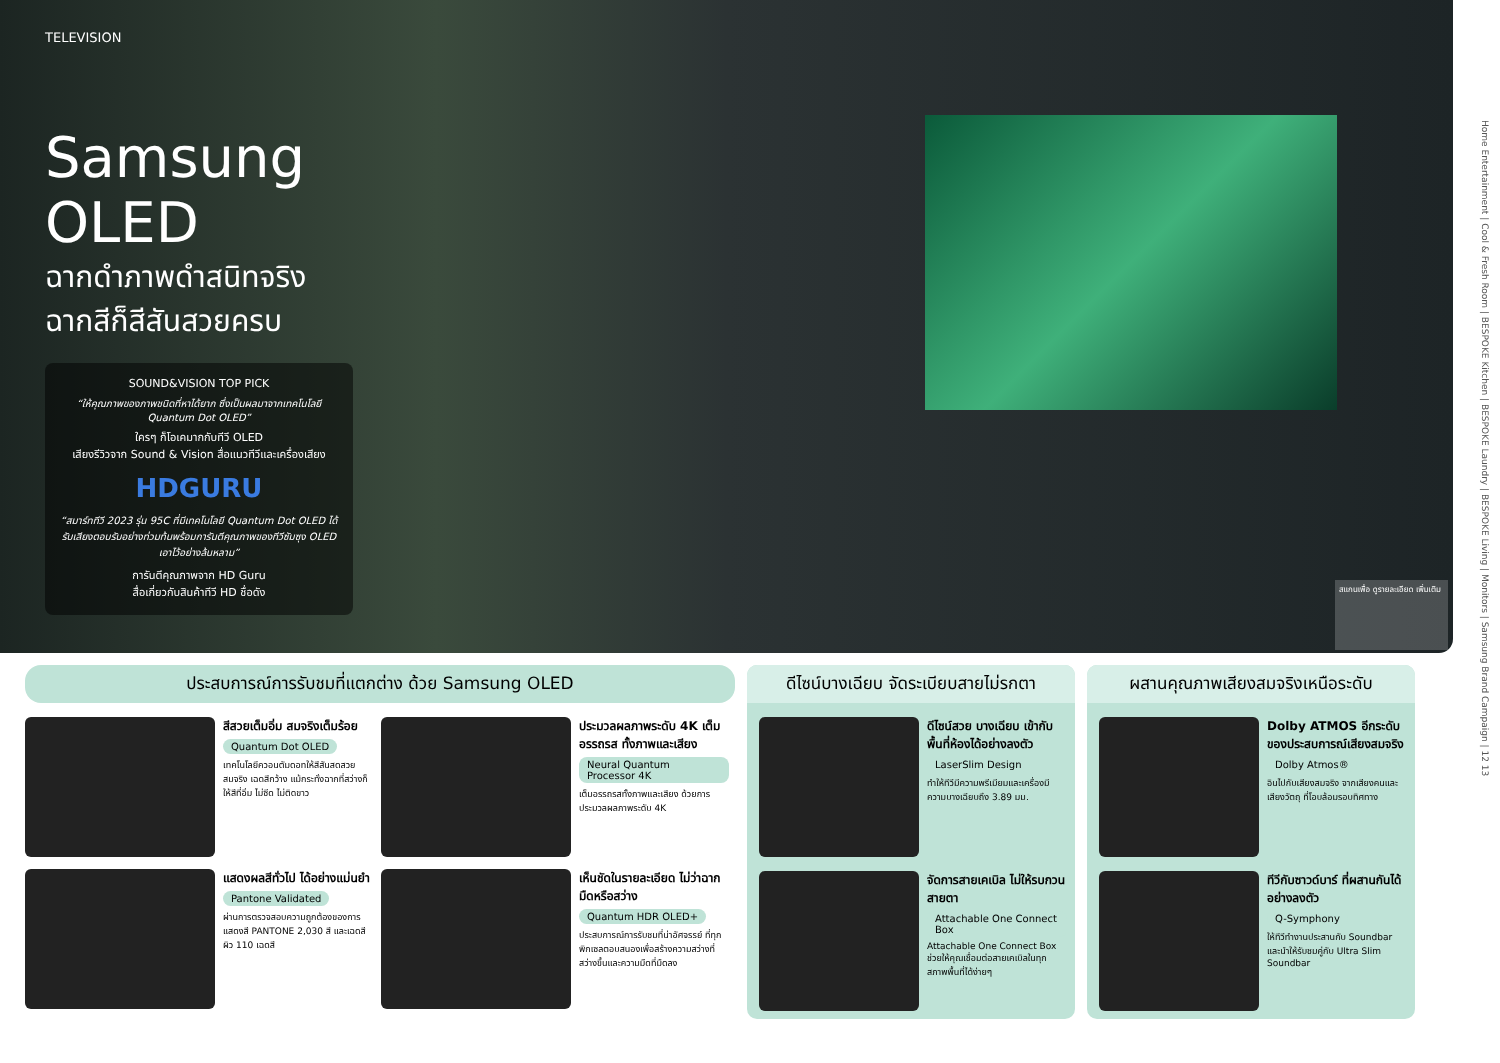TELEVISION
Samsung OLED
ฉากดำภาพดำสนิทจริง
ฉากสีก็สีสันสวยครบ
SOUND&VISION TOP PICK
“ให้คุณภาพของภาพชนิดที่หาได้ยาก ซึ่งเป็นผลมาจากเทคโนโลยี Quantum Dot OLED”
ใครๆ ก็โอเคมากกับทีวี OLED
เสียงรีวิวจาก Sound & Vision สื่อแนวทีวีและเครื่องเสียง
HDGURU
“สมาร์ททีวี 2023 รุ่น 95C ที่มีเทคโนโลยี Quantum Dot OLED ได้รับเสียงตอบรับอย่างท่วมท้นพร้อมการันตีคุณภาพของทีวีซัมซุง OLED เอาไว้อย่างล้นหลาม”
การันตีคุณภาพจาก HD Guru
สื่อเกี่ยวกับสินค้าทีวี HD ชื่อดัง
สแกนเพื่อ ดูรายละเอียด เพิ่มเติม
Home Entertainment | Cool & Fresh Room | BESPOKE Kitchen | BESPOKE Laundry | BESPOKE Living | Monitors | Samsung Brand Campaign | 12 13
ประสบการณ์การรับชมที่แตกต่าง ด้วย Samsung OLED
สีสวยเต็มอิ่ม สมจริงเต็มร้อย
Quantum Dot OLED
เทคโนโลยีควอนตัมดอทให้สีสันสดสวยสมจริง เฉดสีกว้าง แม้กระทั่งฉากที่สว่างก็ให้สีที่อิ่ม ไม่ซีด ไม่ติดขาว
ประมวลผลภาพระดับ 4K เต็มอรรถรส ทั้งภาพและเสียง
Neural Quantum Processor 4K
เต็มอรรถรสทั้งภาพและเสียง ด้วยการประมวลผลภาพระดับ 4K
แสดงผลสีทั่วไป ได้อย่างแม่นยำ
Pantone Validated
ผ่านการตรวจสอบความถูกต้องของการแสดงสี PANTONE 2,030 สี และเฉดสีผิว 110 เฉดสี
เห็นชัดในรายละเอียด ไม่ว่าฉากมืดหรือสว่าง
Quantum HDR OLED+
ประสบการณ์การรับชมที่น่าอัศจรรย์ ที่ทุกพิกเซลตอบสนองเพื่อสร้างความสว่างที่สว่างขึ้นและความมืดที่มืดลง
ดีไซน์บางเฉียบ จัดระเบียบสายไม่รกตา
ดีไซน์สวย บางเฉียบ เข้ากับพื้นที่ห้องได้อย่างลงตัว
LaserSlim Design
ทำให้ทีวีมีความพรีเมียมและเครื่องมีความบางเฉียบถึง 3.89 มม.
จัดการสายเคเบิล ไม่ให้รบกวนสายตา
Attachable One Connect Box
Attachable One Connect Box ช่วยให้คุณเชื่อมต่อสายเคเบิลในทุกสภาพพื้นที่ได้ง่ายๆ
ผสานคุณภาพเสียงสมจริงเหนือระดับ
Dolby ATMOS อีกระดับของประสบการณ์เสียงสมจริง
Dolby Atmos®
อินไปกับเสียงสมจริง จากเสียงคนและเสียงวัตถุ ที่โอบล้อมรอบทิศทาง
ทีวีกับซาวด์บาร์ ที่ผสานกันได้อย่างลงตัว
Q-Symphony
ให้ทีวีทำงานประสานกับ Soundbar และนำให้รับชมคู่กับ Ultra Slim Soundbar